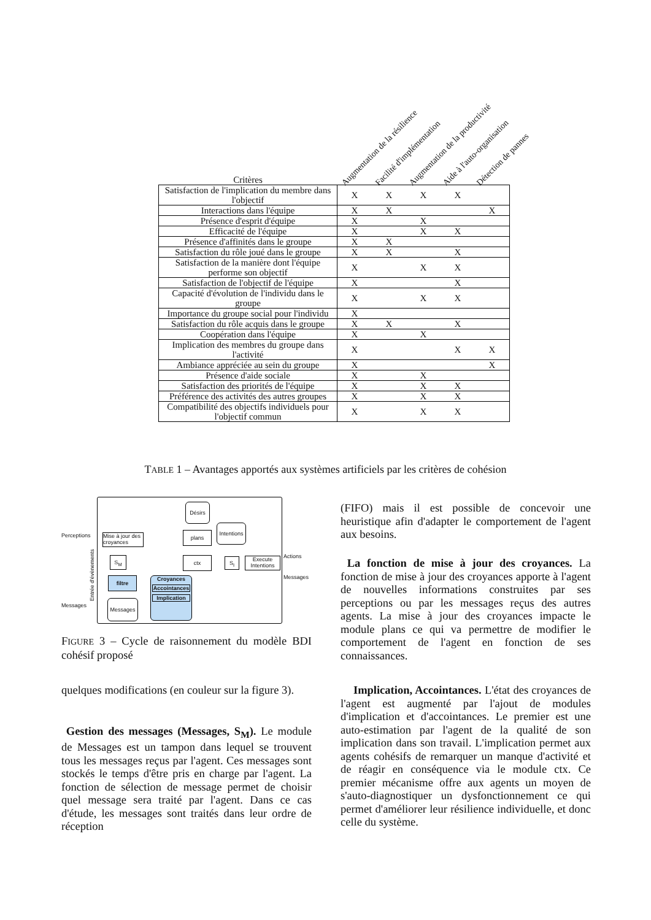Augmentation de la résilience Facilité d'implémentation Augmentation de la productivité Aide à l'auto-organisation Détection de pannes
| Critères | | | | | |
| --- | --- | --- | --- | --- | --- |
| Satisfaction de l'implication du membre dans l'objectif | X | X | X | X | |
| Interactions dans l'équipe | X | X | | | X |
| Présence d'esprit d'équipe | X | | X | | |
| Efficacité de l'équipe | X | | X | X | |
| Présence d'affinités dans le groupe | X | X | | | |
| Satisfaction du rôle joué dans le groupe | X | X | | X | |
| Satisfaction de la manière dont l'équipe performe son objectif | X | | X | X | |
| Satisfaction de l'objectif de l'équipe | X | | | X | |
| Capacité d'évolution de l'individu dans le groupe | X | | X | X | |
| Importance du groupe social pour l'individu | X | | | | |
| Satisfaction du rôle acquis dans le groupe | X | X | | X | |
| Coopération dans l'équipe | X | | X | | |
| Implication des membres du groupe dans l'activité | X | | | X | X |
| Ambiance appréciée au sein du groupe | X | | | | X |
| Présence d'aide sociale | X | | X | | |
| Satisfaction des priorités de l'équipe | X | | X | X | |
| Préférence des activités des autres groupes | X | | X | X | |
| Compatibilité des objectifs individuels pour l'objectif commun | X | | X | X | |
TABLE 1 – Avantages apportés aux systèmes artificiels par les critères de cohésion
Désirs
Intentions
Perceptions
Mise à jour des croyances
plans
S<sub>M</sub> ctx S<sub>I</sub>
Execute Intentions
Actions
Messages
filtre
Croyances
Accointances
Implication
Messages
Messages
Entrée d'évènements
FIGURE 3 – Cycle de raisonnement du modèle BDI cohésif proposé
quelques modifications (en couleur sur la figure 3).
Gestion des messages (Messages, S<sub>M</sub>). Le module de Messages est un tampon dans lequel se trouvent tous les messages reçus par l'agent. Ces messages sont stockés le temps d'être pris en charge par l'agent. La fonction de sélection de message permet de choisir quel message sera traité par l'agent. Dans ce cas d'étude, les messages sont traités dans leur ordre de réception
(FIFO) mais il est possible de concevoir une heuristique afin d'adapter le comportement de l'agent aux besoins.
La fonction de mise à jour des croyances. La fonction de mise à jour des croyances apporte à l'agent de nouvelles informations construites par ses perceptions ou par les messages reçus des autres agents. La mise à jour des croyances impacte le module plans ce qui va permettre de modifier le comportement de l'agent en fonction de ses connaissances.
Implication, Accointances. L'état des croyances de l'agent est augmenté par l'ajout de modules d'implication et d'accointances. Le premier est une auto-estimation par l'agent de la qualité de son implication dans son travail. L'implication permet aux agents cohésifs de remarquer un manque d'activité et de réagir en conséquence via le module ctx. Ce premier mécanisme offre aux agents un moyen de s'auto-diagnostiquer un dysfonctionnement ce qui permet d'améliorer leur résilience individuelle, et donc celle du système.